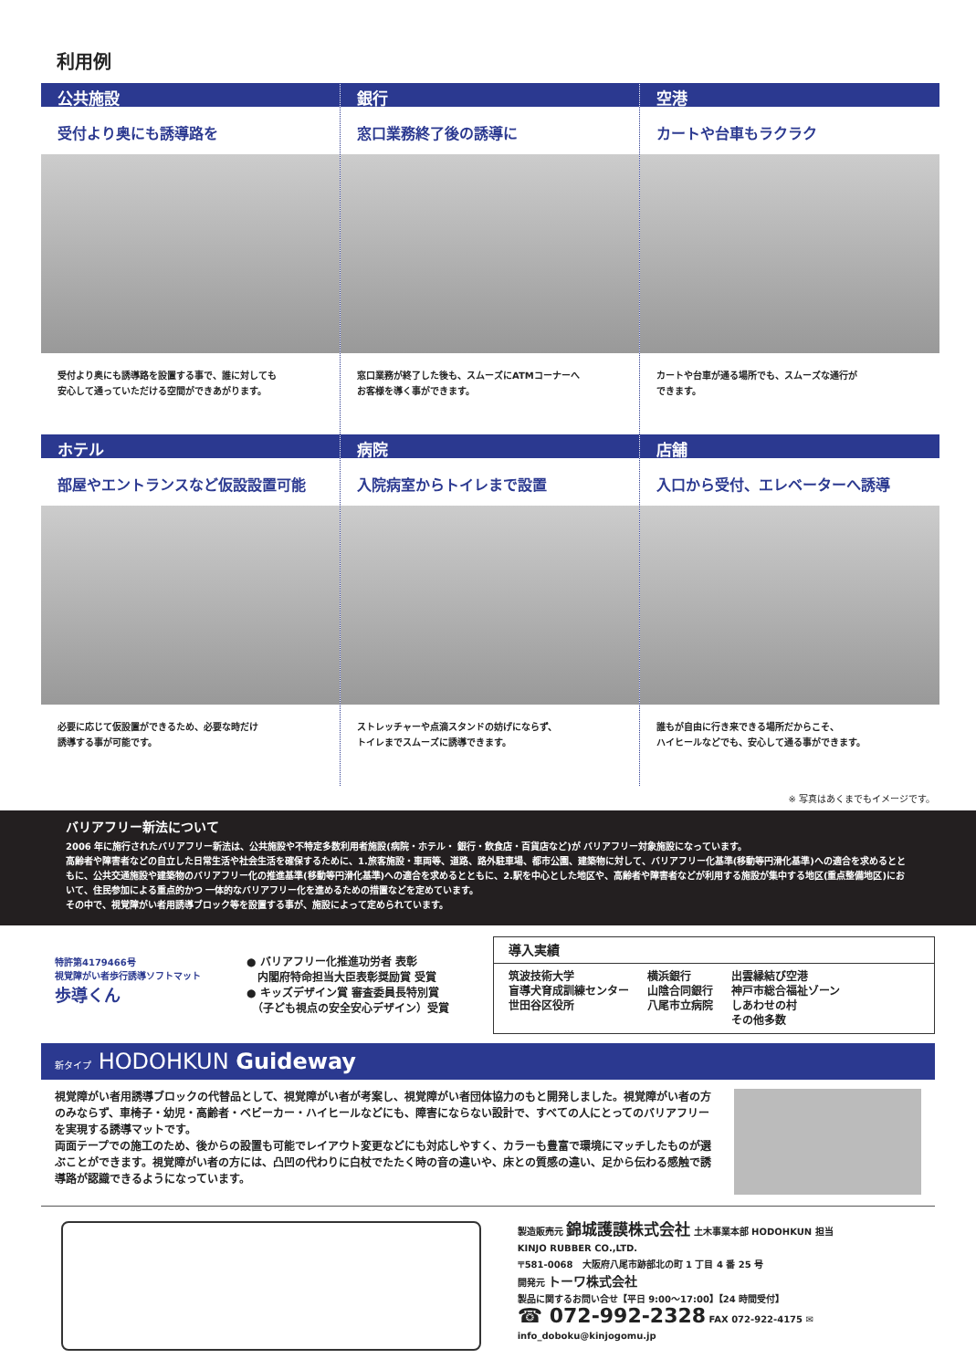利用例
公共施設
受付より奥にも誘導路を
受付より奥にも誘導路を設置する事で、誰に対しても
安心して通っていただける空間ができあがります。
銀行
窓口業務終了後の誘導に
窓口業務が終了した後も、スムーズにATMコーナーへ
お客様を導く事ができます。
空港
カートや台車もラクラク
カートや台車が通る場所でも、スムーズな通行が
できます。
ホテル
部屋やエントランスなど仮設設置可能
必要に応じて仮設置ができるため、必要な時だけ
誘導する事が可能です。
病院
入院病室からトイレまで設置
ストレッチャーや点滴スタンドの妨げにならず、
トイレまでスムーズに誘導できます。
店舗
入口から受付、エレベーターへ誘導
誰もが自由に行き来できる場所だからこそ、
ハイヒールなどでも、安心して通る事ができます。
※ 写真はあくまでもイメージです。
バリアフリー新法について
2006 年に施行されたバリアフリー新法は、公共施設や不特定多数利用者施設(病院・ホテル・ 銀行・飲食店・百貨店など)が バリアフリー対象施設になっています。
高齢者や障害者などの自立した日常生活や社会生活を確保するために、1.旅客施設・車両等、道路、路外駐車場、都市公園、建築物に対して、バリアフリー化基準(移動等円滑化基準)への適合を求めるとともに、公共交通施設や建築物のバリアフリー化の推進基準(移動等円滑化基準)への適合を求めるとともに、2.駅を中心とした地区や、高齢者や障害者などが利用する施設が集中する地区(重点整備地区)において、住民参加による重点的かつ 一体的なバリアフリー化を進めるための措置などを定めています。
その中で、視覚障がい者用誘導ブロック等を設置する事が、施設によって定められています。
特許第4179466号
視覚障がい者歩行誘導ソフトマット
歩導くん
● バリアフリー化推進功労者 表彰
　内閣府特命担当大臣表彰奨励賞 受賞
● キッズデザイン賞 審査委員長特別賞
　（子ども視点の安全安心デザイン）受賞
導入実績
筑波技術大学
盲導犬育成訓練センター
世田谷区役所 横浜銀行
山陰合同銀行
八尾市立病院 出雲縁結び空港
神戸市総合福祉ゾーン
しあわせの村
その他多数
新タイプ HODOHKUN Guideway
視覚障がい者用誘導ブロックの代替品として、視覚障がい者が考案し、視覚障がい者団体協力のもと開発しました。視覚障がい者の方のみならず、車椅子・幼児・高齢者・ベビーカー・ハイヒールなどにも、障害にならない設計で、すべての人にとってのバリアフリーを実現する誘導マットです。
両面テープでの施工のため、後からの設置も可能でレイアウト変更などにも対応しやすく、カラーも豊富で環境にマッチしたものが選ぶことができます。視覚障がい者の方には、凸凹の代わりに白杖でたたく時の音の違いや、床との質感の違い、足から伝わる感触で誘導路が認識できるようになっています。
製造販売元 錦城護謨株式会社 土木事業本部 HODOHKUN 担当
KINJO RUBBER CO.,LTD.
〒581-0068　大阪府八尾市跡部北の町 1 丁目 4 番 25 号
開発元 トーワ株式会社
製品に関するお問い合せ【平日 9:00～17:00】【24 時間受付】
☎ 072-992-2328 FAX 072-922-4175 ✉ info_doboku@kinjogomu.jp